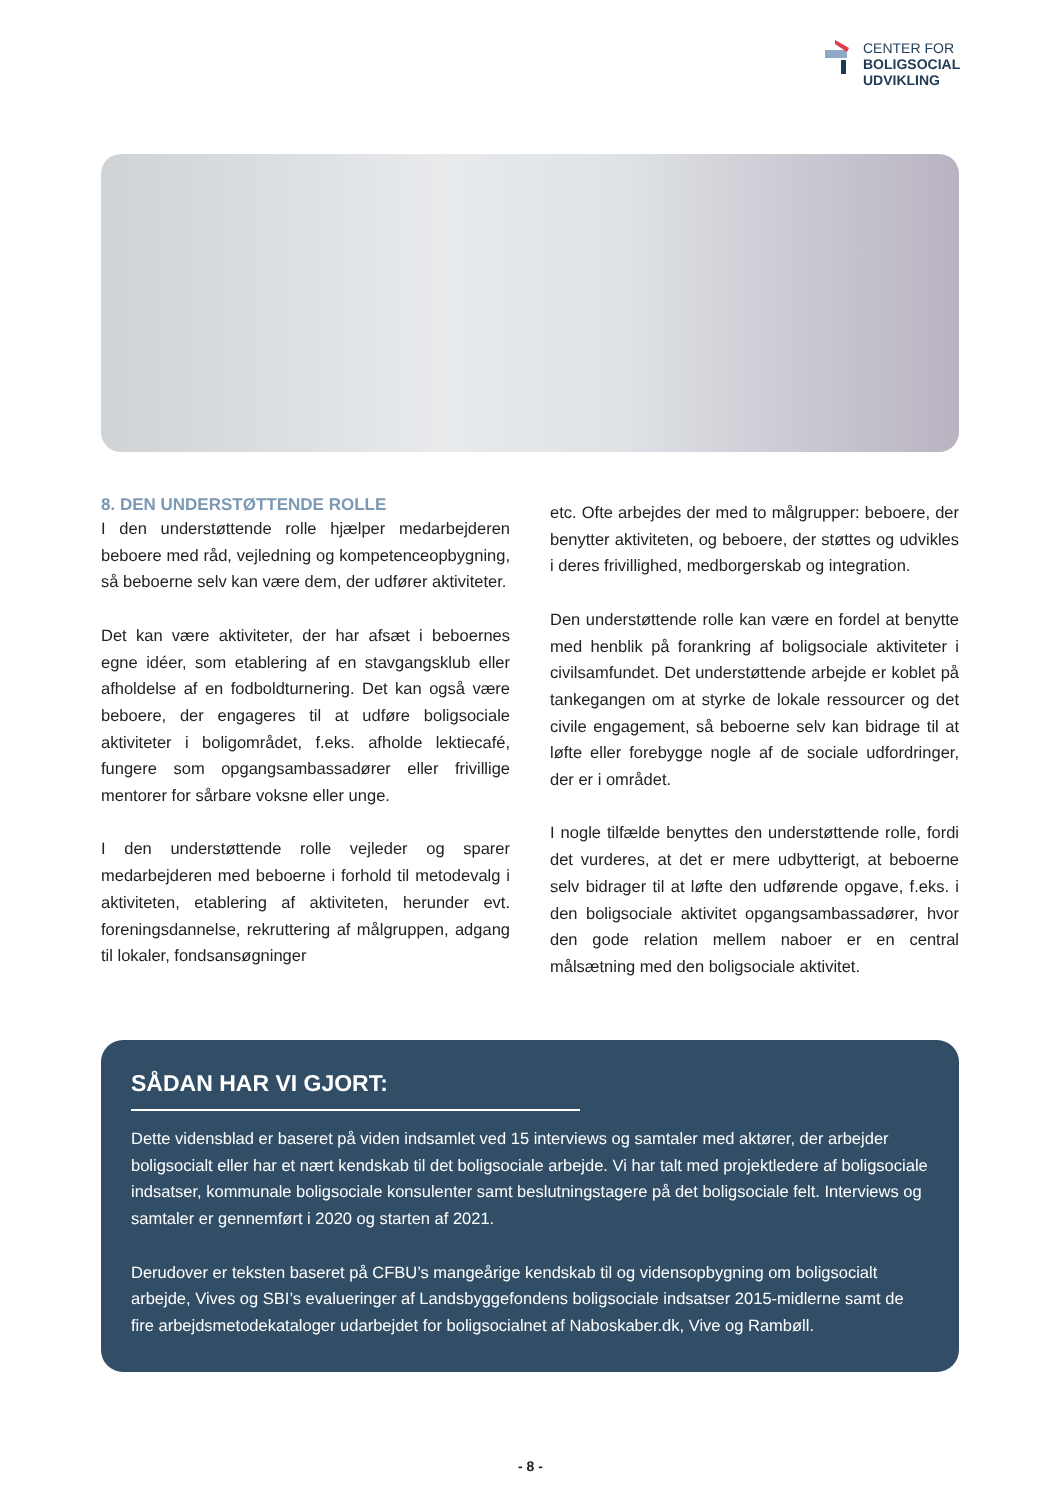CENTER FOR
BOLIGSOCIAL
UDVIKLING
8. DEN UNDERSTØTTENDE ROLLE
I den understøttende rolle hjælper medarbejderen beboere med råd, vejledning og kompetenceopbygning, så beboerne selv kan være dem, der udfører aktiviteter.
Det kan være aktiviteter, der har afsæt i beboernes egne idéer, som etablering af en stavgangsklub eller afholdelse af en fodboldturnering. Det kan også være beboere, der engageres til at udføre boligsociale aktiviteter i boligområdet, f.eks. afholde lektiecafé, fungere som opgangsambassadører eller frivillige mentorer for sårbare voksne eller unge.
I den understøttende rolle vejleder og sparer medarbejderen med beboerne i forhold til metodevalg i aktiviteten, etablering af aktiviteten, herunder evt. foreningsdannelse, rekruttering af målgruppen, adgang til lokaler, fondsansøgninger
etc. Ofte arbejdes der med to målgrupper: beboere, der benytter aktiviteten, og beboere, der støttes og udvikles i deres frivillighed, medborgerskab og integration.
Den understøttende rolle kan være en fordel at benytte med henblik på forankring af boligsociale aktiviteter i civilsamfundet. Det understøttende arbejde er koblet på tankegangen om at styrke de lokale ressourcer og det civile engagement, så beboerne selv kan bidrage til at løfte eller forebygge nogle af de sociale udfordringer, der er i området.
I nogle tilfælde benyttes den understøttende rolle, fordi det vurderes, at det er mere udbytterigt, at beboerne selv bidrager til at løfte den udførende opgave, f.eks. i den boligsociale aktivitet opgangsambassadører, hvor den gode relation mellem naboer er en central målsætning med den boligsociale aktivitet.
SÅDAN HAR VI GJORT:
Dette vidensblad er baseret på viden indsamlet ved 15 interviews og samtaler med aktører, der arbejder boligsocialt eller har et nært kendskab til det boligsociale arbejde. Vi har talt med projektledere af boligsociale indsatser, kommunale boligsociale konsulenter samt beslutningstagere på det boligsociale felt. Interviews og samtaler er gennemført i 2020 og starten af 2021.
Derudover er teksten baseret på CFBU’s mangeårige kendskab til og vidensopbygning om boligsocialt arbejde, Vives og SBI’s evalueringer af Landsbyggefondens boligsociale indsatser 2015-midlerne samt de fire arbejdsmetodekataloger udarbejdet for boligsocialnet af Naboskaber.dk, Vive og Rambøll.
- 8 -